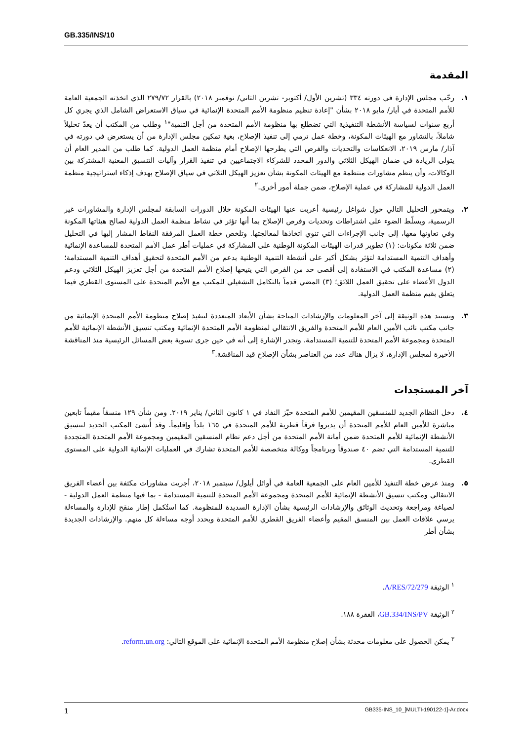GB.335/INS/10
المقدمة
١. رحّب مجلس الإدارة في دورته ٣٣٤ (تشرين الأول/ أكتوبر- تشرين الثاني/ نوفمبر ٢٠١٨) بالقرار ٢٧٩/٧٢ الذي اتخذته الجمعية العامة للأمم المتحدة في أيار/ مايو ٢٠١٨ بشأن "إعادة تنظيم منظومة الأمم المتحدة الإنمائية في سياق الاستعراض الشامل الذي يجري كل أربع سنوات لسياسة الأنشطة التنفيذية التي تضطلع بها منظومة الأمم المتحدة من أجل التنمية"<sup>١</sup> وطلب من المكتب أن يعدّ تحليلاً شاملاً، بالتشاور مع الهيئات المكونة، وخطة عمل ترمي إلى تنفيذ الإصلاح، بغية تمكين مجلس الإدارة من أن يستعرض في دورته في آذار/ مارس ٢٠١٩، الانعكاسات والتحديات والفرص التي يطرحها الإصلاح أمام منظمة العمل الدولية. كما طلب من المدير العام أن يتولى الريادة في ضمان الهيكل الثلاثي والدور المحدد للشركاء الاجتماعيين في تنفيذ القرار وآليات التنسيق المعنية المشتركة بين الوكالات، وأن ينظم مشاورات منتظمة مع الهيئات المكونة بشأن تعزيز الهيكل الثلاثي في سياق الإصلاح بهدف إذكاء استراتيجية منظمة العمل الدولية للمشاركة في عملية الإصلاح، ضمن جملة أمور أخرى.<sup>٢</sup>
٢. ويتمحور التحليل التالي حول شواغل رئيسية أعربت عنها الهيئات المكونة خلال الدورات السابقة لمجلس الإدارة والمشاورات غير الرسمية، ويسلّط الضوء على اشتراطات وتحديات وفرص الإصلاح بما أنها تؤثر في نشاط منظمة العمل الدولية لصالح هيئاتها المكونة وفي تعاونها معها، إلى جانب الإجراءات التي تنوي اتخاذها لمعالجتها. وتلخص خطة العمل المرفقة النقاط المشار إليها في التحليل ضمن ثلاثة مكونات: (١) تطوير قدرات الهيئات المكونة الوطنية على المشاركة في عمليات أطر عمل الأمم المتحدة للمساعدة الإنمائية وأهداف التنمية المستدامة لتؤثر بشكل أكبر على أنشطة التنمية الوطنية بدعم من الأمم المتحدة لتحقيق أهداف التنمية المستدامة؛ (٢) مساعدة المكتب في الاستفادة إلى أقصى حد من الفرص التي يتيحها إصلاح الأمم المتحدة من أجل تعزيز الهيكل الثلاثي ودعم الدول الأعضاء على تحقيق العمل اللائق؛ (٣) المضي قدماً بالتكامل التشغيلي للمكتب مع الأمم المتحدة على المستوى القطري فيما يتعلق بقيم منظمة العمل الدولية.
٣. وتستند هذه الوثيقة إلى آخر المعلومات والإرشادات المتاحة بشأن الأبعاد المتعددة لتنفيذ إصلاح منظومة الأمم المتحدة الإنمائية من جانب مكتب نائب الأمين العام للأمم المتحدة والفريق الانتقالي لمنظومة الأمم المتحدة الإنمائية ومكتب تنسيق الأنشطة الإنمائية للأمم المتحدة ومجموعة الأمم المتحدة للتنمية المستدامة. وتجدر الإشارة إلى أنه في حين جرى تسوية بعض المسائل الرئيسية منذ المناقشة الأخيرة لمجلس الإدارة، لا يزال هناك عدد من العناصر بشأن الإصلاح قيد المناقشة.<sup>٣</sup>
آخر المستجدات
٤. دخل النظام الجديد للمنسقين المقيمين للأمم المتحدة حيّز النفاذ في ١ كانون الثاني/ يناير ٢٠١٩. ومن شأن ١٢٩ منسقاً مقيماً تابعين مباشرة للأمين العام للأمم المتحدة أن يديروا فرقاً قطرية للأمم المتحدة في ١٦٥ بلداً وإقليماً. وقد أُنشئ المكتب الجديد لتنسيق الأنشطة الإنمائية للأمم المتحدة ضمن أمانة الأمم المتحدة من أجل دعم نظام المنسقين المقيمين ومجموعة الأمم المتحدة المتجددة للتنمية المستدامة التي تضم ٤٠ صندوقاً وبرنامجاً ووكالة متخصصة للأمم المتحدة تشارك في العمليات الإنمائية الدولية على المستوى القطري.
٥. ومنذ عرض خطة التنفيذ للأمين العام على الجمعية العامة في أوائل أيلول/ سبتمبر ٢٠١٨، أجريت مشاورات مكثفة بين أعضاء الفريق الانتقالي ومكتب تنسيق الأنشطة الإنمائية للأمم المتحدة ومجموعة الأمم المتحدة للتنمية المستدامة - بما فيها منظمة العمل الدولية - لصياغة ومراجعة وتحديث الوثائق والإرشادات الرئيسية بشأن الإدارة السديدة للمنظومة. كما استُكمل إطار منقح للإدارة والمساءلة يرسي علاقات العمل بين المنسق المقيم وأعضاء الفريق القطري للأمم المتحدة ويحدد أوجه مساءلة كل منهم. والإرشادات الجديدة بشأن أطر
<sup>١</sup> الوثيقة A/RES/72/279.
<sup>٢</sup> الوثيقة GB.334/INS/PV، الفقرة ١٨٨.
<sup>٣</sup> يمكن الحصول على معلومات محدثة بشأن إصلاح منظومة الأمم المتحدة الإنمائية على الموقع التالي: reform.un.org.
1 GB335-INS_10_[MULTI-190122-1]-Ar.docx